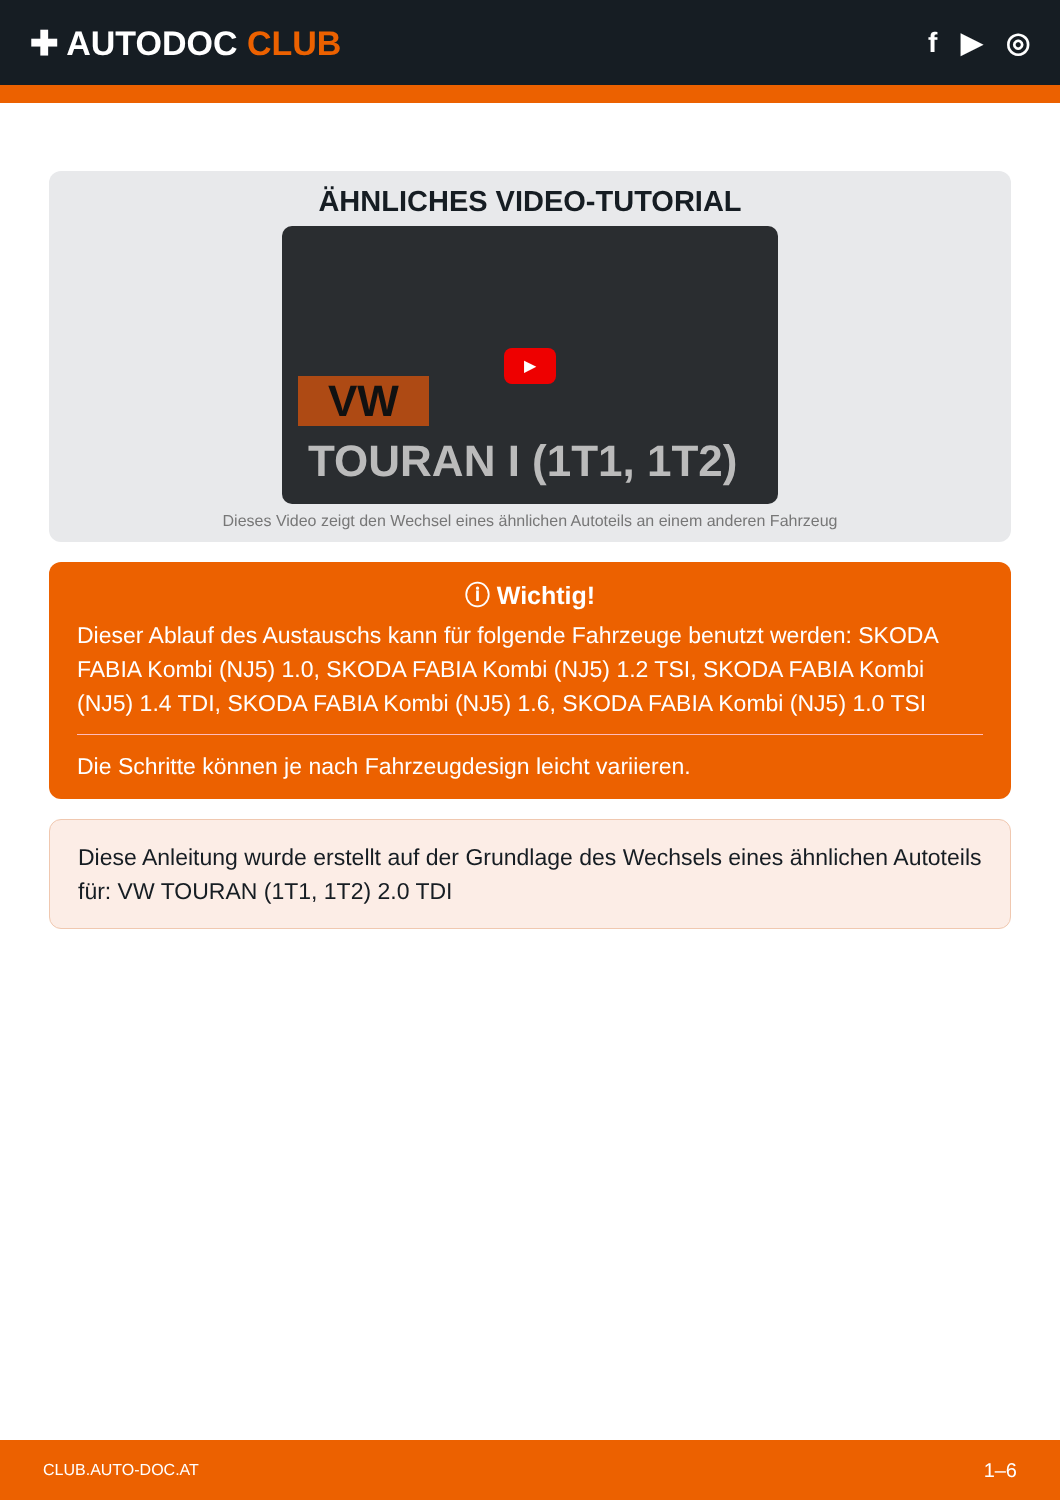✚ AUTODOC CLUB
f ▶ ◎
ÄHNLICHES VIDEO-TUTORIAL
VW
▶
TOURAN I (1T1, 1T2)
Dieses Video zeigt den Wechsel eines ähnlichen Autoteils an einem anderen Fahrzeug
ⓘ Wichtig!
Dieser Ablauf des Austauschs kann für folgende Fahrzeuge benutzt werden: SKODA FABIA Kombi (NJ5) 1.0, SKODA FABIA Kombi (NJ5) 1.2 TSI, SKODA FABIA Kombi (NJ5) 1.4 TDI, SKODA FABIA Kombi (NJ5) 1.6, SKODA FABIA Kombi (NJ5) 1.0 TSI
Die Schritte können je nach Fahrzeugdesign leicht variieren.
Diese Anleitung wurde erstellt auf der Grundlage des Wechsels eines ähnlichen Autoteils für: VW TOURAN (1T1, 1T2) 2.0 TDI
CLUB.AUTO-DOC.AT 1–6